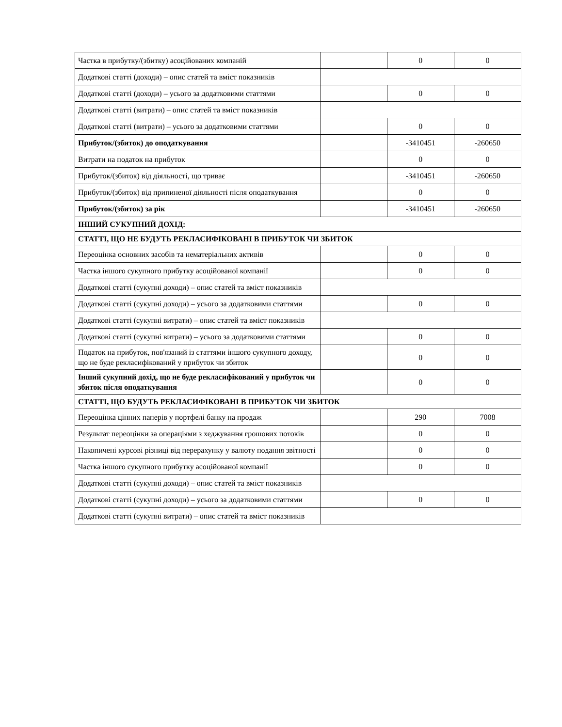| Частка в прибутку/(збитку) асоційованих компаній | | 0 | 0 |
| Додаткові статті (доходи) – опис статей та вміст показників | | | |
| Додаткові статті (доходи) – усього за додатковими статтями | | 0 | 0 |
| Додаткові статті (витрати) – опис статей та вміст показників | | | |
| Додаткові статті (витрати) – усього за додатковими статтями | | 0 | 0 |
| Прибуток/(збиток) до оподаткування | | -3410451 | -260650 |
| Витрати на податок на прибуток | | 0 | 0 |
| Прибуток/(збиток) від діяльності, що триває | | -3410451 | -260650 |
| Прибуток/(збиток) від припиненої діяльності після оподаткування | | 0 | 0 |
| Прибуток/(збиток) за рік | | -3410451 | -260650 |
| ІНШИЙ СУКУПНИЙ ДОХІД: | | | |
| СТАТТІ, ЩО НЕ БУДУТЬ РЕКЛАСИФІКОВАНІ В ПРИБУТОК ЧИ ЗБИТОК | | | |
| Переоцінка основних засобів та нематеріальних активів | | 0 | 0 |
| Частка іншого сукупного прибутку асоційованої компанії | | 0 | 0 |
| Додаткові статті (сукупні доходи) – опис статей та вміст показників | | | |
| Додаткові статті (сукупні доходи) – усього за додатковими статтями | | 0 | 0 |
| Додаткові статті (сукупні витрати) – опис статей та вміст показників | | | |
| Додаткові статті (сукупні витрати) – усього за додатковими статтями | | 0 | 0 |
| Податок на прибуток, пов'язаний із статтями іншого сукупного доходу, що не буде рекласифікований у прибуток чи збиток | | 0 | 0 |
| Інший сукупний дохід, що не буде рекласифікований у прибуток чи збиток після оподаткування | | 0 | 0 |
| СТАТТІ, ЩО БУДУТЬ РЕКЛАСИФІКОВАНІ В ПРИБУТОК ЧИ ЗБИТОК | | | |
| Переоцінка цінних паперів у портфелі банку на продаж | | 290 | 7008 |
| Результат переоцінки за операціями з хеджування грошових потоків | | 0 | 0 |
| Накопичені курсові різниці від перерахунку у валюту подання звітності | | 0 | 0 |
| Частка іншого сукупного прибутку асоційованої компанії | | 0 | 0 |
| Додаткові статті (сукупні доходи) – опис статей та вміст показників | | | |
| Додаткові статті (сукупні доходи) – усього за додатковими статтями | | 0 | 0 |
| Додаткові статті (сукупні витрати) – опис статей та вміст показників | | | |